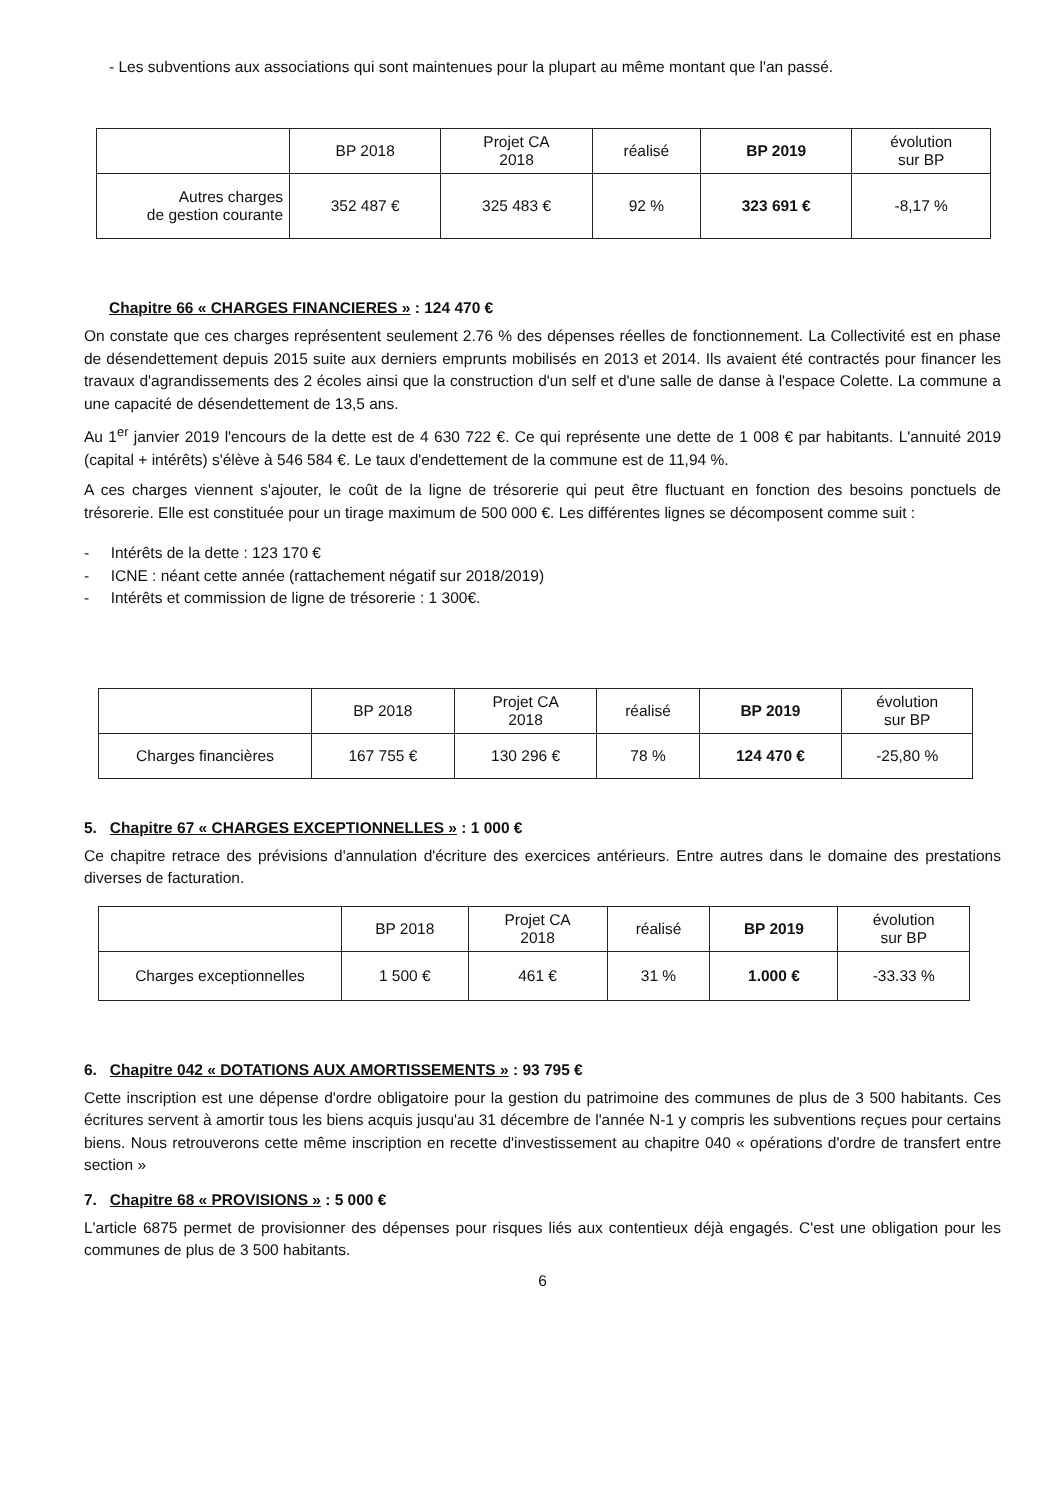- Les subventions aux associations qui sont maintenues pour la plupart au même montant que l'an passé.
| | BP 2018 | Projet CA 2018 | réalisé | BP 2019 | évolution sur BP |
| --- | --- | --- | --- | --- | --- |
| Autres charges de gestion courante | 352 487 € | 325 483 € | 92 % | 323 691 € | -8,17 % |
Chapitre 66 « CHARGES FINANCIERES » : 124 470 €
On constate que ces charges représentent seulement 2.76 % des dépenses réelles de fonctionnement. La Collectivité est en phase de désendettement depuis 2015 suite aux derniers emprunts mobilisés en 2013 et 2014. Ils avaient été contractés pour financer les travaux d'agrandissements des 2 écoles ainsi que la construction d'un self et d'une salle de danse à l'espace Colette. La commune a une capacité de désendettement de 13,5 ans.
Au 1<sup>er</sup> janvier 2019 l'encours de la dette est de 4 630 722 €. Ce qui représente une dette de 1 008 € par habitants. L'annuité 2019 (capital + intérêts) s'élève à 546 584 €. Le taux d'endettement de la commune est de 11,94 %.
A ces charges viennent s'ajouter, le coût de la ligne de trésorerie qui peut être fluctuant en fonction des besoins ponctuels de trésorerie. Elle est constituée pour un tirage maximum de 500 000 €. Les différentes lignes se décomposent comme suit :
- Intérêts de la dette : 123 170 €
- ICNE : néant cette année (rattachement négatif sur 2018/2019)
- Intérêts et commission de ligne de trésorerie : 1 300€.
| | BP 2018 | Projet CA 2018 | réalisé | BP 2019 | évolution sur BP |
| --- | --- | --- | --- | --- | --- |
| Charges financières | 167 755 € | 130 296 € | 78 % | 124 470 € | -25,80 % |
5. Chapitre 67 « CHARGES EXCEPTIONNELLES » : 1 000 €
Ce chapitre retrace des prévisions d'annulation d'écriture des exercices antérieurs. Entre autres dans le domaine des prestations diverses de facturation.
| | BP 2018 | Projet CA 2018 | réalisé | BP 2019 | évolution sur BP |
| --- | --- | --- | --- | --- | --- |
| Charges exceptionnelles | 1 500 € | 461 € | 31 % | 1.000 € | -33.33 % |
6. Chapitre 042 « DOTATIONS AUX AMORTISSEMENTS » : 93 795 €
Cette inscription est une dépense d'ordre obligatoire pour la gestion du patrimoine des communes de plus de 3 500 habitants. Ces écritures servent à amortir tous les biens acquis jusqu'au 31 décembre de l'année N-1 y compris les subventions reçues pour certains biens. Nous retrouverons cette même inscription en recette d'investissement au chapitre 040 « opérations d'ordre de transfert entre section »
7. Chapitre 68 « PROVISIONS » : 5 000 €
L'article 6875 permet de provisionner des dépenses pour risques liés aux contentieux déjà engagés. C'est une obligation pour les communes de plus de 3 500 habitants.
6